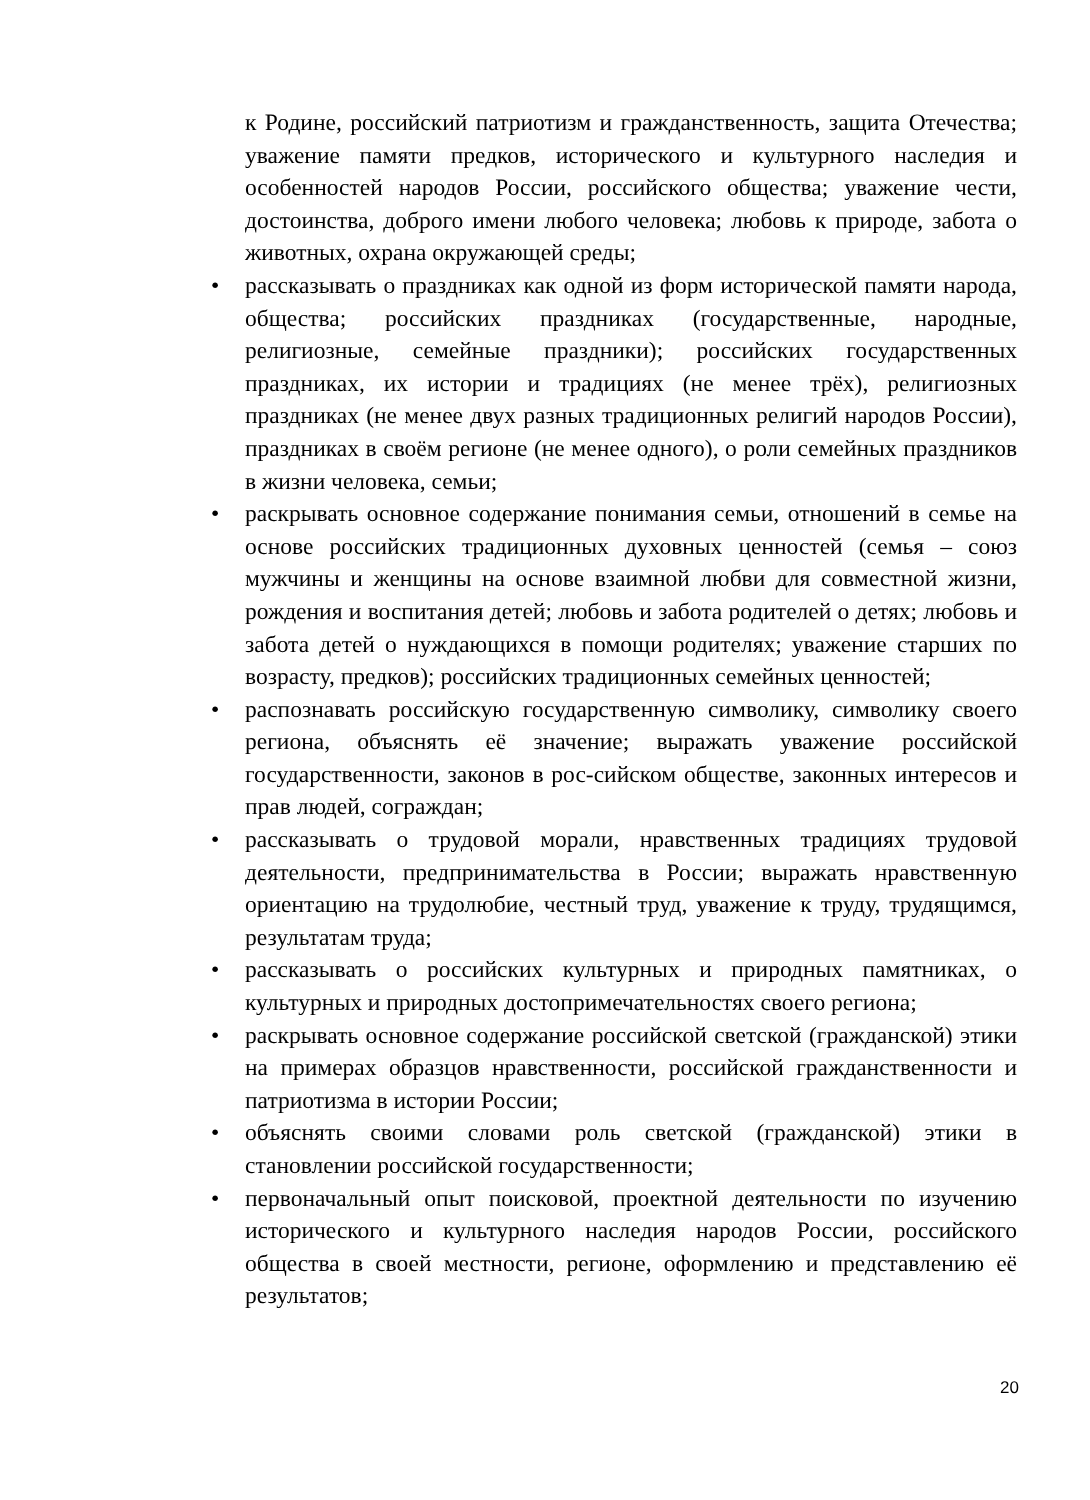к Родине, российский патриотизм и гражданственность, защита Отечества; уважение памяти предков, исторического и культурного наследия и особенностей народов России, российского общества; уважение чести, достоинства, доброго имени любого человека; любовь к природе, забота о животных, охрана окружающей среды;
• рассказывать о праздниках как одной из форм исторической памяти народа, общества; российских праздниках (государственные, народные, религиозные, семейные праздники); российских государственных праздниках, их истории и традициях (не менее трёх), религиозных праздниках (не менее двух разных традиционных религий народов России), праздниках в своём регионе (не менее одного), о роли семейных праздников в жизни человека, семьи;
• раскрывать основное содержание понимания семьи, отношений в семье на основе российских традиционных духовных ценностей (семья – союз мужчины и женщины на основе взаимной любви для совместной жизни, рождения и воспитания детей; любовь и забота родителей о детях; любовь и забота детей о нуждающихся в помощи родителях; уважение старших по возрасту, предков); российских традиционных семейных ценностей;
• распознавать российскую государственную символику, символику своего региона, объяснять её значение; выражать уважение российской государственности, законов в рос-сийском обществе, законных интересов и прав людей, сограждан;
• рассказывать о трудовой морали, нравственных традициях трудовой деятельности, предпринимательства в России; выражать нравственную ориентацию на трудолюбие, честный труд, уважение к труду, трудящимся, результатам труда;
• рассказывать о российских культурных и природных памятниках, о культурных и природных достопримечательностях своего региона;
• раскрывать основное содержание российской светской (гражданской) этики на примерах образцов нравственности, российской гражданственности и патриотизма в истории России;
• объяснять своими словами роль светской (гражданской) этики в становлении российской государственности;
• первоначальный опыт поисковой, проектной деятельности по изучению исторического и культурного наследия народов России, российского общества в своей местности, регионе, оформлению и представлению её результатов;
20